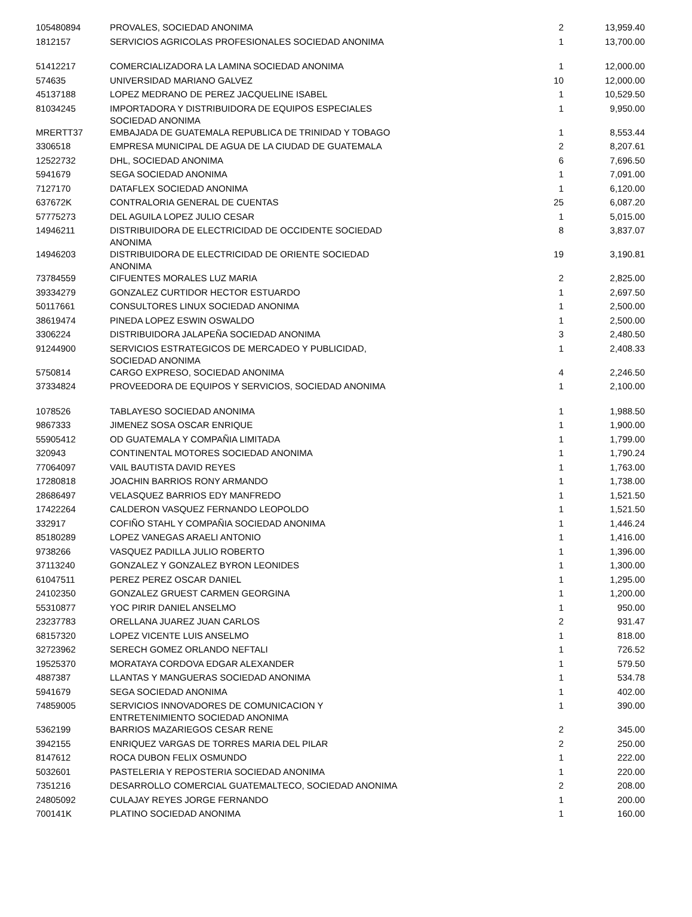| 105480894 | PROVALES, SOCIEDAD ANONIMA | 2 | 13,959.40 |
| 1812157 | SERVICIOS AGRICOLAS PROFESIONALES SOCIEDAD ANONIMA | 1 | 13,700.00 |
| 51412217 | COMERCIALIZADORA LA LAMINA SOCIEDAD ANONIMA | 1 | 12,000.00 |
| 574635 | UNIVERSIDAD MARIANO GALVEZ | 10 | 12,000.00 |
| 45137188 | LOPEZ MEDRANO DE PEREZ JACQUELINE ISABEL | 1 | 10,529.50 |
| 81034245 | IMPORTADORA Y DISTRIBUIDORA DE EQUIPOS ESPECIALES SOCIEDAD ANONIMA | 1 | 9,950.00 |
| MRERTT37 | EMBAJADA DE GUATEMALA REPUBLICA DE TRINIDAD Y TOBAGO | 1 | 8,553.44 |
| 3306518 | EMPRESA MUNICIPAL DE AGUA DE LA CIUDAD DE GUATEMALA | 2 | 8,207.61 |
| 12522732 | DHL, SOCIEDAD ANONIMA | 6 | 7,696.50 |
| 5941679 | SEGA SOCIEDAD ANONIMA | 1 | 7,091.00 |
| 7127170 | DATAFLEX SOCIEDAD ANONIMA | 1 | 6,120.00 |
| 637672K | CONTRALORIA GENERAL DE CUENTAS | 25 | 6,087.20 |
| 57775273 | DEL AGUILA LOPEZ JULIO CESAR | 1 | 5,015.00 |
| 14946211 | DISTRIBUIDORA DE ELECTRICIDAD DE OCCIDENTE SOCIEDAD ANONIMA | 8 | 3,837.07 |
| 14946203 | DISTRIBUIDORA DE ELECTRICIDAD DE ORIENTE SOCIEDAD ANONIMA | 19 | 3,190.81 |
| 73784559 | CIFUENTES MORALES LUZ MARIA | 2 | 2,825.00 |
| 39334279 | GONZALEZ CURTIDOR HECTOR ESTUARDO | 1 | 2,697.50 |
| 50117661 | CONSULTORES LINUX SOCIEDAD ANONIMA | 1 | 2,500.00 |
| 38619474 | PINEDA LOPEZ ESWIN OSWALDO | 1 | 2,500.00 |
| 3306224 | DISTRIBUIDORA JALAPEÑA SOCIEDAD ANONIMA | 3 | 2,480.50 |
| 91244900 | SERVICIOS ESTRATEGICOS DE MERCADEO Y PUBLICIDAD, SOCIEDAD ANONIMA | 1 | 2,408.33 |
| 5750814 | CARGO EXPRESO, SOCIEDAD ANONIMA | 4 | 2,246.50 |
| 37334824 | PROVEEDORA DE EQUIPOS Y SERVICIOS, SOCIEDAD ANONIMA | 1 | 2,100.00 |
| 1078526 | TABLAYESO SOCIEDAD ANONIMA | 1 | 1,988.50 |
| 9867333 | JIMENEZ SOSA OSCAR ENRIQUE | 1 | 1,900.00 |
| 55905412 | OD GUATEMALA Y COMPAÑIA LIMITADA | 1 | 1,799.00 |
| 320943 | CONTINENTAL MOTORES SOCIEDAD ANONIMA | 1 | 1,790.24 |
| 77064097 | VAIL BAUTISTA DAVID REYES | 1 | 1,763.00 |
| 17280818 | JOACHIN BARRIOS RONY ARMANDO | 1 | 1,738.00 |
| 28686497 | VELASQUEZ BARRIOS EDY MANFREDO | 1 | 1,521.50 |
| 17422264 | CALDERON VASQUEZ FERNANDO LEOPOLDO | 1 | 1,521.50 |
| 332917 | COFIÑO STAHL Y COMPAÑIA SOCIEDAD ANONIMA | 1 | 1,446.24 |
| 85180289 | LOPEZ VANEGAS ARAELI ANTONIO | 1 | 1,416.00 |
| 9738266 | VASQUEZ PADILLA JULIO ROBERTO | 1 | 1,396.00 |
| 37113240 | GONZALEZ Y GONZALEZ BYRON LEONIDES | 1 | 1,300.00 |
| 61047511 | PEREZ PEREZ OSCAR DANIEL | 1 | 1,295.00 |
| 24102350 | GONZALEZ GRUEST CARMEN GEORGINA | 1 | 1,200.00 |
| 55310877 | YOC PIRIR DANIEL ANSELMO | 1 | 950.00 |
| 23237783 | ORELLANA JUAREZ JUAN CARLOS | 2 | 931.47 |
| 68157320 | LOPEZ VICENTE LUIS ANSELMO | 1 | 818.00 |
| 32723962 | SERECH GOMEZ ORLANDO NEFTALI | 1 | 726.52 |
| 19525370 | MORATAYA CORDOVA EDGAR ALEXANDER | 1 | 579.50 |
| 4887387 | LLANTAS Y MANGUERAS SOCIEDAD ANONIMA | 1 | 534.78 |
| 5941679 | SEGA SOCIEDAD ANONIMA | 1 | 402.00 |
| 74859005 | SERVICIOS INNOVADORES DE COMUNICACION Y ENTRETENIMIENTO SOCIEDAD ANONIMA | 1 | 390.00 |
| 5362199 | BARRIOS MAZARIEGOS CESAR RENE | 2 | 345.00 |
| 3942155 | ENRIQUEZ VARGAS DE TORRES MARIA DEL PILAR | 2 | 250.00 |
| 8147612 | ROCA DUBON FELIX OSMUNDO | 1 | 222.00 |
| 5032601 | PASTELERIA Y REPOSTERIA SOCIEDAD ANONIMA | 1 | 220.00 |
| 7351216 | DESARROLLO COMERCIAL GUATEMALTECO, SOCIEDAD ANONIMA | 2 | 208.00 |
| 24805092 | CULAJAY REYES JORGE FERNANDO | 1 | 200.00 |
| 700141K | PLATINO SOCIEDAD ANONIMA | 1 | 160.00 |